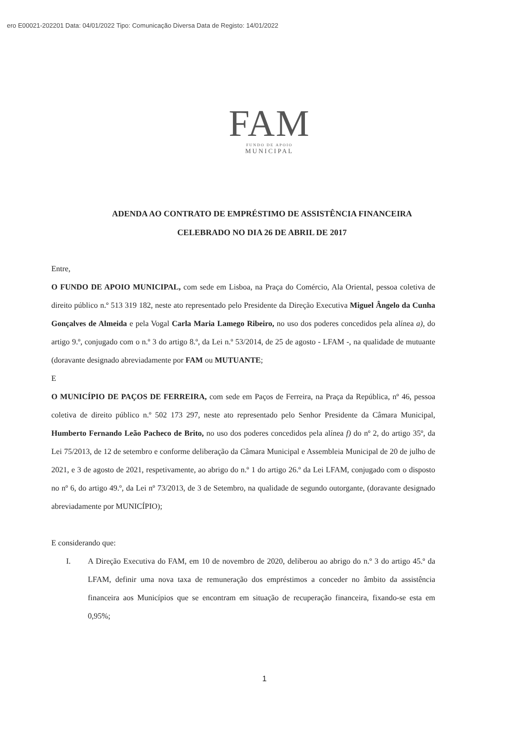ero E00021-202201 Data: 04/01/2022 Tipo: Comunicação Diversa Data de Registo: 14/01/2022
FAM
FUNDO DE APOIO
MUNICIPAL
ADENDA AO CONTRATO DE EMPRÉSTIMO DE ASSISTÊNCIA FINANCEIRA
CELEBRADO NO DIA 26 DE ABRIL DE 2017
Entre,
O FUNDO DE APOIO MUNICIPAL, com sede em Lisboa, na Praça do Comércio, Ala Oriental, pessoa coletiva de direito público n.º 513 319 182, neste ato representado pelo Presidente da Direção Executiva Miguel Ângelo da Cunha Gonçalves de Almeida e pela Vogal Carla Maria Lamego Ribeiro, no uso dos poderes concedidos pela alínea a), do artigo 9.º, conjugado com o n.º 3 do artigo 8.º, da Lei n.º 53/2014, de 25 de agosto - LFAM -, na qualidade de mutuante (doravante designado abreviadamente por FAM ou MUTUANTE;
E
O MUNICÍPIO DE PAÇOS DE FERREIRA, com sede em Paços de Ferreira, na Praça da República, nº 46, pessoa coletiva de direito público n.º 502 173 297, neste ato representado pelo Senhor Presidente da Câmara Municipal, Humberto Fernando Leão Pacheco de Brito, no uso dos poderes concedidos pela alínea f) do nº 2, do artigo 35º, da Lei 75/2013, de 12 de setembro e conforme deliberação da Câmara Municipal e Assembleia Municipal de 20 de julho de 2021, e 3 de agosto de 2021, respetivamente, ao abrigo do n.º 1 do artigo 26.º da Lei LFAM, conjugado com o disposto no nº 6, do artigo 49.º, da Lei nº 73/2013, de 3 de Setembro, na qualidade de segundo outorgante, (doravante designado abreviadamente por MUNICÍPIO);
E considerando que:
I. A Direção Executiva do FAM, em 10 de novembro de 2020, deliberou ao abrigo do n.º 3 do artigo 45.º da LFAM, definir uma nova taxa de remuneração dos empréstimos a conceder no âmbito da assistência financeira aos Municípios que se encontram em situação de recuperação financeira, fixando-se esta em 0,95%;
1